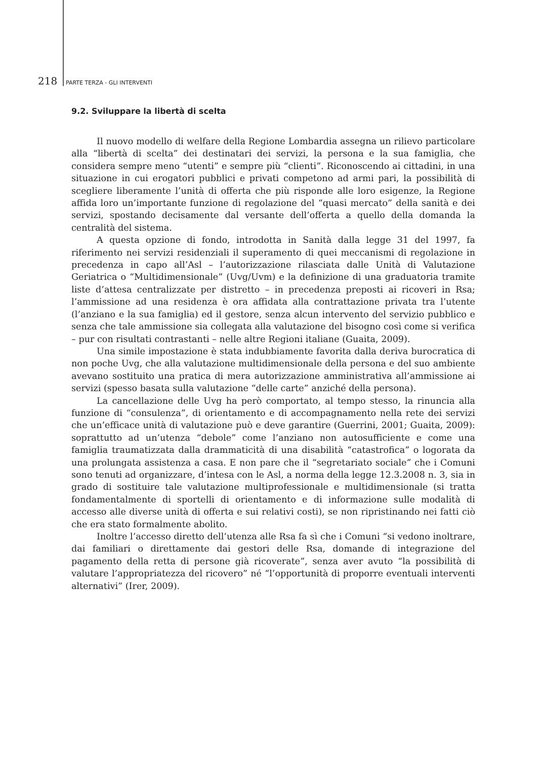218 PARTE TERZA - GLI INTERVENTI
9.2. Sviluppare la libertà di scelta
Il nuovo modello di welfare della Regione Lombardia assegna un rilievo particolare alla “libertà di scelta” dei destinatari dei servizi, la persona e la sua famiglia, che considera sempre meno “utenti” e sempre più “clienti”. Riconoscendo ai cittadini, in una situazione in cui erogatori pubblici e privati competono ad armi pari, la possibilità di scegliere liberamente l’unità di offerta che più risponde alle loro esigenze, la Regione affida loro un’importante funzione di regolazione del “quasi mercato” della sanità e dei servizi, spostando decisamente dal versante dell’offerta a quello della domanda la centralità del sistema.
A questa opzione di fondo, introdotta in Sanità dalla legge 31 del 1997, fa riferimento nei servizi residenziali il superamento di quei meccanismi di regolazione in precedenza in capo all’Asl – l’autorizzazione rilasciata dalle Unità di Valutazione Geriatrica o “Multidimensionale” (Uvg/Uvm) e la definizione di una graduatoria tramite liste d’attesa centralizzate per distretto – in precedenza preposti ai ricoveri in Rsa; l’ammissione ad una residenza è ora affidata alla contrattazione privata tra l’utente (l’anziano e la sua famiglia) ed il gestore, senza alcun intervento del servizio pubblico e senza che tale ammissione sia collegata alla valutazione del bisogno così come si verifica – pur con risultati contrastanti – nelle altre Regioni italiane (Guaita, 2009).
Una simile impostazione è stata indubbiamente favorita dalla deriva burocratica di non poche Uvg, che alla valutazione multidimensionale della persona e del suo ambiente avevano sostituito una pratica di mera autorizzazione amministrativa all’ammissione ai servizi (spesso basata sulla valutazione “delle carte” anziché della persona).
La cancellazione delle Uvg ha però comportato, al tempo stesso, la rinuncia alla funzione di “consulenza”, di orientamento e di accompagnamento nella rete dei servizi che un’efficace unità di valutazione può e deve garantire (Guerrini, 2001; Guaita, 2009): soprattutto ad un’utenza “debole” come l’anziano non autosufficiente e come una famiglia traumatizzata dalla drammaticità di una disabilità “catastrofica” o logorata da una prolungata assistenza a casa. E non pare che il “segretariato sociale” che i Comuni sono tenuti ad organizzare, d’intesa con le Asl, a norma della legge 12.3.2008 n. 3, sia in grado di sostituire tale valutazione multiprofessionale e multidimensionale (si tratta fondamentalmente di sportelli di orientamento e di informazione sulle modalità di accesso alle diverse unità di offerta e sui relativi costi), se non ripristinando nei fatti ciò che era stato formalmente abolito.
Inoltre l’accesso diretto dell’utenza alle Rsa fa sì che i Comuni “si vedono inoltrare, dai familiari o direttamente dai gestori delle Rsa, domande di integrazione del pagamento della retta di persone già ricoverate”, senza aver avuto “la possibilità di valutare l’appropriatezza del ricovero” né “l’opportunità di proporre eventuali interventi alternativi” (Irer, 2009).